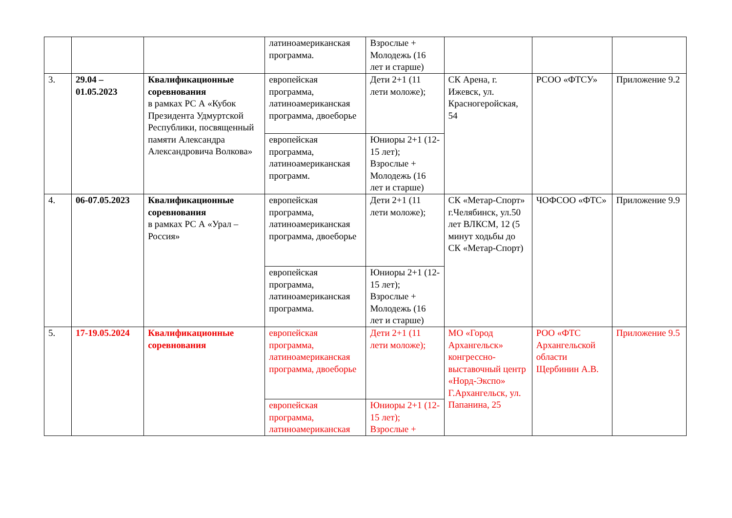| | | | латиноамериканская программа. | Взрослые + Молодежь (16 лет и старше) | | | |
| 3. | 29.04 – 01.05.2023 | Квалификационные соревнования в рамках РС А «Кубок Президента Удмуртской Республики, посвященный памяти Александра Александровича Волкова» | европейская программа, латиноамериканская программа, двоеборье | Дети 2+1 (11 лети моложе); | СК Арена, г. Ижевск, ул. Красногеройская, 54 | РСОО «ФТСУ» | Приложение 9.2 |
| | | | европейская программа, латиноамериканская программ. | Юниоры 2+1 (12-15 лет); Взрослые + Молодежь (16 лет и старше) | | | |
| 4. | 06-07.05.2023 | Квалификационные соревнования в рамках РС А «Урал – Россия» | европейская программа, латиноамериканская программа, двоеборье | Дети 2+1 (11 лети моложе); | СК «Метар-Спорт» г.Челябинск, ул.50 лет ВЛКСМ, 12 (5 минут ходьбы до СК «Метар-Спорт) | ЧОФСОО «ФТС» | Приложение 9.9 |
| | | | европейская программа, латиноамериканская программа. | Юниоры 2+1 (12-15 лет); Взрослые + Молодежь (16 лет и старше) | | | |
| 5. | 17-19.05.2024 | Квалификационные соревнования | европейская программа, латиноамериканская программа, двоеборье | Дети 2+1 (11 лети моложе); | МО «Город Архангельск» конгрессно-выставочный центр «Норд-Экспо» Г.Архангельск, ул. Папанина, 25 | РОО «ФТС Архангельской области Щербинин А.В. | Приложение 9.5 |
| | | | европейская программа, латиноамериканская | Юниоры 2+1 (12-15 лет); Взрослые + | | | |